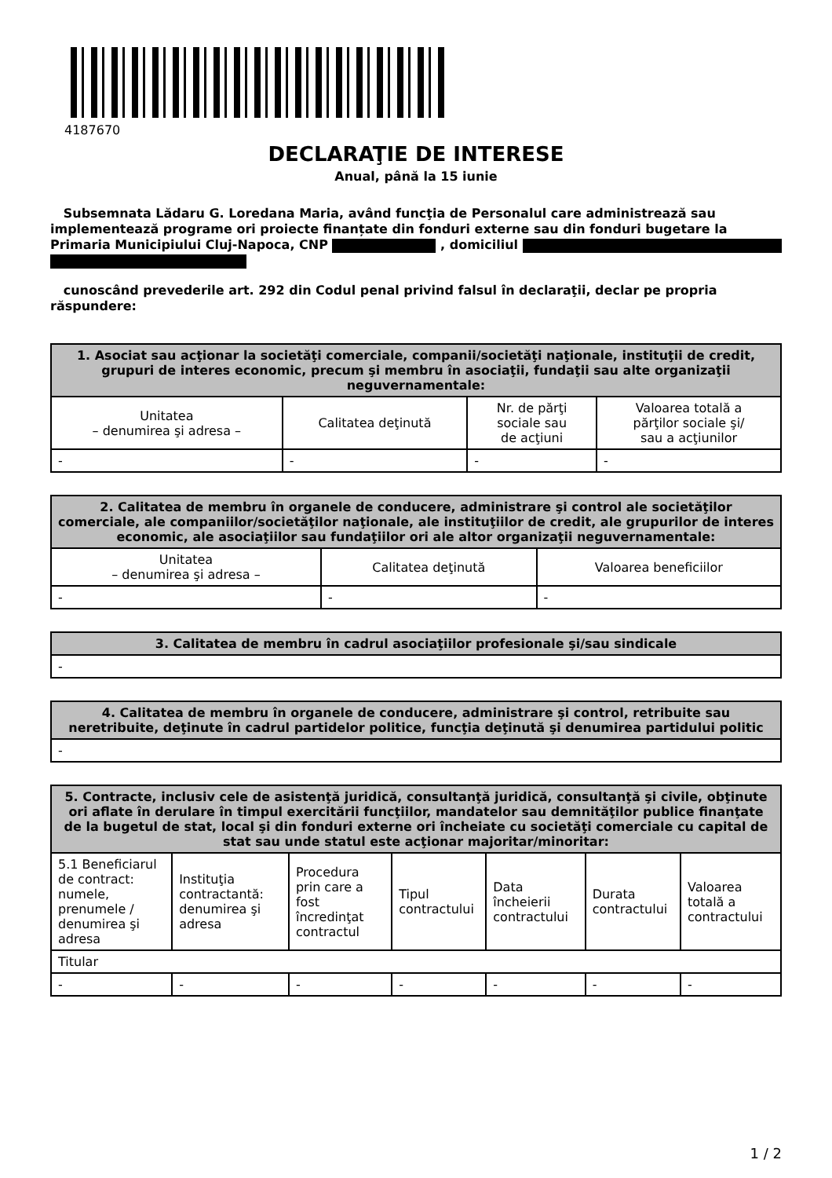4187670
DECLARAŢIE DE INTERESE
Anual, până la 15 iunie
Subsemnata Lădaru G. Loredana Maria, având funcţia de Personalul care administrează sau implementează programe ori proiecte finanțate din fonduri externe sau din fonduri bugetare la Primaria Municipiului Cluj-Napoca, CNP , domiciliul
cunoscând prevederile art. 292 din Codul penal privind falsul în declaraţii, declar pe propria răspundere:
| 1. Asociat sau acţionar la societăţi comerciale, companii/societăţi naţionale, instituţii de credit, grupuri de interes economic, precum şi membru în asociaţii, fundaţii sau alte organizaţii neguvernamentale: | | | |
| --- | --- | --- | --- |
| Unitatea – denumirea şi adresa – | Calitatea deţinută | Nr. de părţi sociale sau de acţiuni | Valoarea totală a părţilor sociale şi/ sau a acţiunilor |
| - | - | - | - |
| 2. Calitatea de membru în organele de conducere, administrare şi control ale societăţilor comerciale, ale companiilor/societăţilor naţionale, ale instituţiilor de credit, ale grupurilor de interes economic, ale asociaţiilor sau fundaţiilor ori ale altor organizaţii neguvernamentale: | | |
| --- | --- | --- |
| Unitatea – denumirea şi adresa – | Calitatea deţinută | Valoarea beneficiilor |
| - | - | - |
| 3. Calitatea de membru în cadrul asociaţiilor profesionale şi/sau sindicale |
| --- |
| - |
| 4. Calitatea de membru în organele de conducere, administrare şi control, retribuite sau neretribuite, deţinute în cadrul partidelor politice, funcţia deţinută şi denumirea partidului politic |
| --- |
| - |
| 5. Contracte, inclusiv cele de asistenţă juridică, consultanţă juridică, consultanţă şi civile, obţinute ori aflate în derulare în timpul exercitării funcţiilor, mandatelor sau demnităţilor publice finanţate de la bugetul de stat, local şi din fonduri externe ori încheiate cu societăţi comerciale cu capital de stat sau unde statul este acţionar majoritar/minoritar: | | | | | | |
| --- | --- | --- | --- | --- | --- | --- |
| 5.1 Beneficiarul de contract: numele, prenumele / denumirea şi adresa | Instituţia contractantă: denumirea şi adresa | Procedura prin care a fost încredinţat contractul | Tipul contractului | Data încheierii contractului | Durata contractului | Valoarea totală a contractului |
| Titular | | | | | | |
| - | - | - | - | - | - | - |
1 / 2